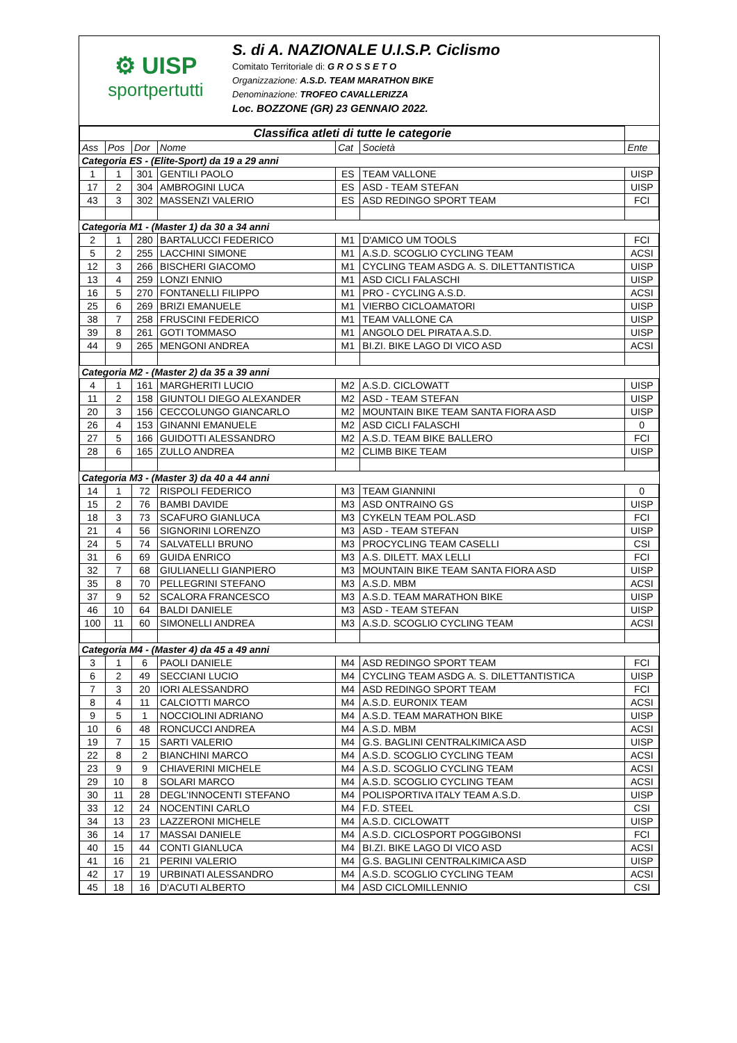⚙ UISP
sportpertutti
S. di A. NAZIONALE U.I.S.P. Ciclismo
Comitato Territoriale di: G R O S S E T O
Organizzazione: A.S.D. TEAM MARATHON BIKE
Denominazione: TROFEO CAVALLERIZZA
Loc. BOZZONE (GR) 23 GENNAIO 2022.
| Classifica atleti di tutte le categorie | | | | | | |
| Ass | Pos | Dor | Nome | Cat | Società | Ente |
| Categoria ES - (Elite-Sport) da 19 a 29 anni | | | | | | |
| 1 | 1 | 301 | GENTILI PAOLO | ES | TEAM VALLONE | UISP |
| 17 | 2 | 304 | AMBROGINI LUCA | ES | ASD - TEAM STEFAN | UISP |
| 43 | 3 | 302 | MASSENZI VALERIO | ES | ASD REDINGO SPORT TEAM | FCI |
| Categoria M1 - (Master 1) da 30 a 34 anni | | | | | | |
| 2 | 1 | 280 | BARTALUCCI FEDERICO | M1 | D'AMICO UM TOOLS | FCI |
| 5 | 2 | 255 | LACCHINI SIMONE | M1 | A.S.D. SCOGLIO CYCLING TEAM | ACSI |
| 12 | 3 | 266 | BISCHERI GIACOMO | M1 | CYCLING TEAM ASDG A. S. DILETTANTISTICA | UISP |
| 13 | 4 | 259 | LONZI ENNIO | M1 | ASD CICLI FALASCHI | UISP |
| 16 | 5 | 270 | FONTANELLI FILIPPO | M1 | PRO - CYCLING A.S.D. | ACSI |
| 25 | 6 | 269 | BRIZI EMANUELE | M1 | VIERBO CICLOAMATORI | UISP |
| 38 | 7 | 258 | FRUSCINI FEDERICO | M1 | TEAM VALLONE CA | UISP |
| 39 | 8 | 261 | GOTI TOMMASO | M1 | ANGOLO DEL PIRATA A.S.D. | UISP |
| 44 | 9 | 265 | MENGONI ANDREA | M1 | BI.ZI. BIKE LAGO DI VICO ASD | ACSI |
| Categoria M2 - (Master 2) da 35 a 39 anni | | | | | | |
| 4 | 1 | 161 | MARGHERITI LUCIO | M2 | A.S.D. CICLOWATT | UISP |
| 11 | 2 | 158 | GIUNTOLI DIEGO ALEXANDER | M2 | ASD - TEAM STEFAN | UISP |
| 20 | 3 | 156 | CECCOLUNGO GIANCARLO | M2 | MOUNTAIN BIKE TEAM SANTA FIORA ASD | UISP |
| 26 | 4 | 153 | GINANNI EMANUELE | M2 | ASD CICLI FALASCHI | 0 |
| 27 | 5 | 166 | GUIDOTTI ALESSANDRO | M2 | A.S.D. TEAM BIKE BALLERO | FCI |
| 28 | 6 | 165 | ZULLO ANDREA | M2 | CLIMB BIKE TEAM | UISP |
| Categoria M3 - (Master 3) da 40 a 44 anni | | | | | | |
| 14 | 1 | 72 | RISPOLI FEDERICO | M3 | TEAM GIANNINI | 0 |
| 15 | 2 | 76 | BAMBI DAVIDE | M3 | ASD ONTRAINO GS | UISP |
| 18 | 3 | 73 | SCAFURO GIANLUCA | M3 | CYKELN TEAM POL.ASD | FCI |
| 21 | 4 | 56 | SIGNORINI LORENZO | M3 | ASD - TEAM STEFAN | UISP |
| 24 | 5 | 74 | SALVATELLI BRUNO | M3 | PROCYCLING TEAM CASELLI | CSI |
| 31 | 6 | 69 | GUIDA ENRICO | M3 | A.S. DILETT. MAX LELLI | FCI |
| 32 | 7 | 68 | GIULIANELLI GIANPIERO | M3 | MOUNTAIN BIKE TEAM SANTA FIORA ASD | UISP |
| 35 | 8 | 70 | PELLEGRINI STEFANO | M3 | A.S.D. MBM | ACSI |
| 37 | 9 | 52 | SCALORA FRANCESCO | M3 | A.S.D. TEAM MARATHON BIKE | UISP |
| 46 | 10 | 64 | BALDI DANIELE | M3 | ASD - TEAM STEFAN | UISP |
| 100 | 11 | 60 | SIMONELLI ANDREA | M3 | A.S.D. SCOGLIO CYCLING TEAM | ACSI |
| Categoria M4 - (Master 4) da 45 a 49 anni | | | | | | |
| 3 | 1 | 6 | PAOLI DANIELE | M4 | ASD REDINGO SPORT TEAM | FCI |
| 6 | 2 | 49 | SECCIANI LUCIO | M4 | CYCLING TEAM ASDG A. S. DILETTANTISTICA | UISP |
| 7 | 3 | 20 | IORI ALESSANDRO | M4 | ASD REDINGO SPORT TEAM | FCI |
| 8 | 4 | 11 | CALCIOTTI MARCO | M4 | A.S.D. EURONIX TEAM | ACSI |
| 9 | 5 | 1 | NOCCIOLINI ADRIANO | M4 | A.S.D. TEAM MARATHON BIKE | UISP |
| 10 | 6 | 48 | RONCUCCI ANDREA | M4 | A.S.D. MBM | ACSI |
| 19 | 7 | 15 | SARTI VALERIO | M4 | G.S. BAGLINI CENTRALKIMICA ASD | UISP |
| 22 | 8 | 2 | BIANCHINI MARCO | M4 | A.S.D. SCOGLIO CYCLING TEAM | ACSI |
| 23 | 9 | 9 | CHIAVERINI MICHELE | M4 | A.S.D. SCOGLIO CYCLING TEAM | ACSI |
| 29 | 10 | 8 | SOLARI MARCO | M4 | A.S.D. SCOGLIO CYCLING TEAM | ACSI |
| 30 | 11 | 28 | DEGL'INNOCENTI STEFANO | M4 | POLISPORTIVA ITALY TEAM A.S.D. | UISP |
| 33 | 12 | 24 | NOCENTINI CARLO | M4 | F.D. STEEL | CSI |
| 34 | 13 | 23 | LAZZERONI MICHELE | M4 | A.S.D. CICLOWATT | UISP |
| 36 | 14 | 17 | MASSAI DANIELE | M4 | A.S.D. CICLOSPORT POGGIBONSI | FCI |
| 40 | 15 | 44 | CONTI GIANLUCA | M4 | BI.ZI. BIKE LAGO DI VICO ASD | ACSI |
| 41 | 16 | 21 | PERINI VALERIO | M4 | G.S. BAGLINI CENTRALKIMICA ASD | UISP |
| 42 | 17 | 19 | URBINATI ALESSANDRO | M4 | A.S.D. SCOGLIO CYCLING TEAM | ACSI |
| 45 | 18 | 16 | D'ACUTI ALBERTO | M4 | ASD CICLOMILLENNIO | CSI |